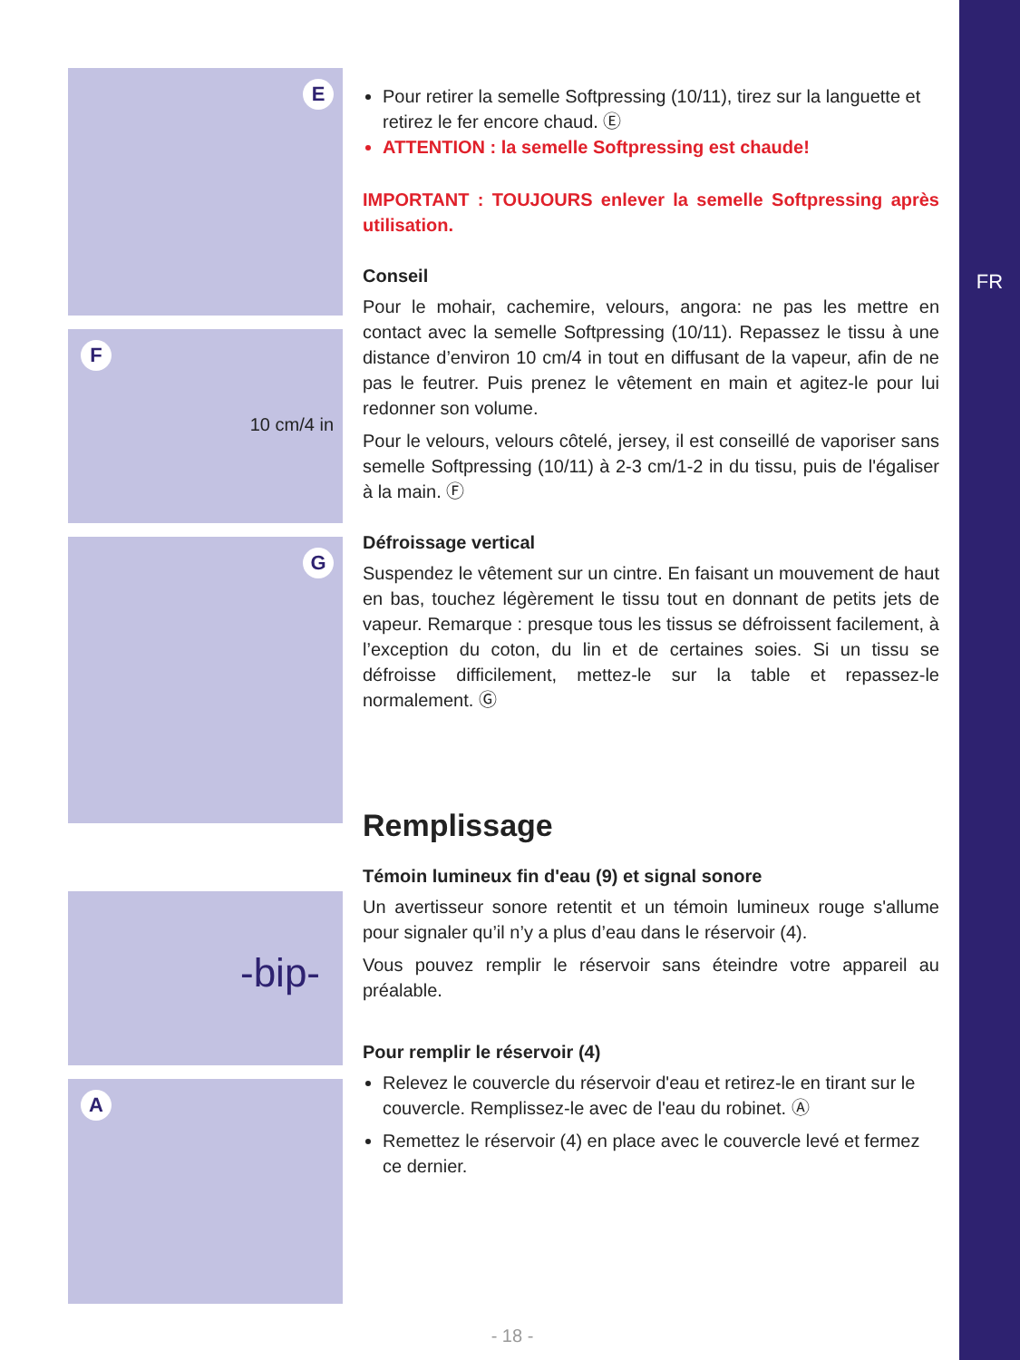FR
E
F
10 cm/4 in
G
-bip-
A
Pour retirer la semelle Softpressing (10/11), tirez sur la languette et retirez le fer encore chaud. Ⓔ
ATTENTION : la semelle Softpressing est chaude!
IMPORTANT : TOUJOURS enlever la semelle Softpressing après utilisation.
Conseil
Pour le mohair, cachemire, velours, angora: ne pas les mettre en contact avec la semelle Softpressing (10/11). Repassez le tissu à une distance d’environ 10 cm/4 in tout en diffusant de la vapeur, afin de ne pas le feutrer. Puis prenez le vêtement en main et agitez-le pour lui redonner son volume.
Pour le velours, velours côtelé, jersey, il est conseillé de vaporiser sans semelle Softpressing (10/11) à 2-3 cm/1-2 in du tissu, puis de l'égaliser à la main. Ⓕ
Défroissage vertical
Suspendez le vêtement sur un cintre. En faisant un mouvement de haut en bas, touchez légèrement le tissu tout en donnant de petits jets de vapeur. Remarque : presque tous les tissus se défroissent facilement, à l’exception du coton, du lin et de certaines soies. Si un tissu se défroisse difficilement, mettez-le sur la table et repassez-le normalement. Ⓖ
Remplissage
Témoin lumineux fin d'eau (9) et signal sonore
Un avertisseur sonore retentit et un témoin lumineux rouge s'allume pour signaler qu’il n’y a plus d’eau dans le réservoir (4).
Vous pouvez remplir le réservoir sans éteindre votre appareil au préalable.
Pour remplir le réservoir (4)
Relevez le couvercle du réservoir d'eau et retirez-le en tirant sur le couvercle. Remplissez-le avec de l'eau du robinet. Ⓐ
Remettez le réservoir (4) en place avec le couvercle levé et fermez ce dernier.
- 18 -